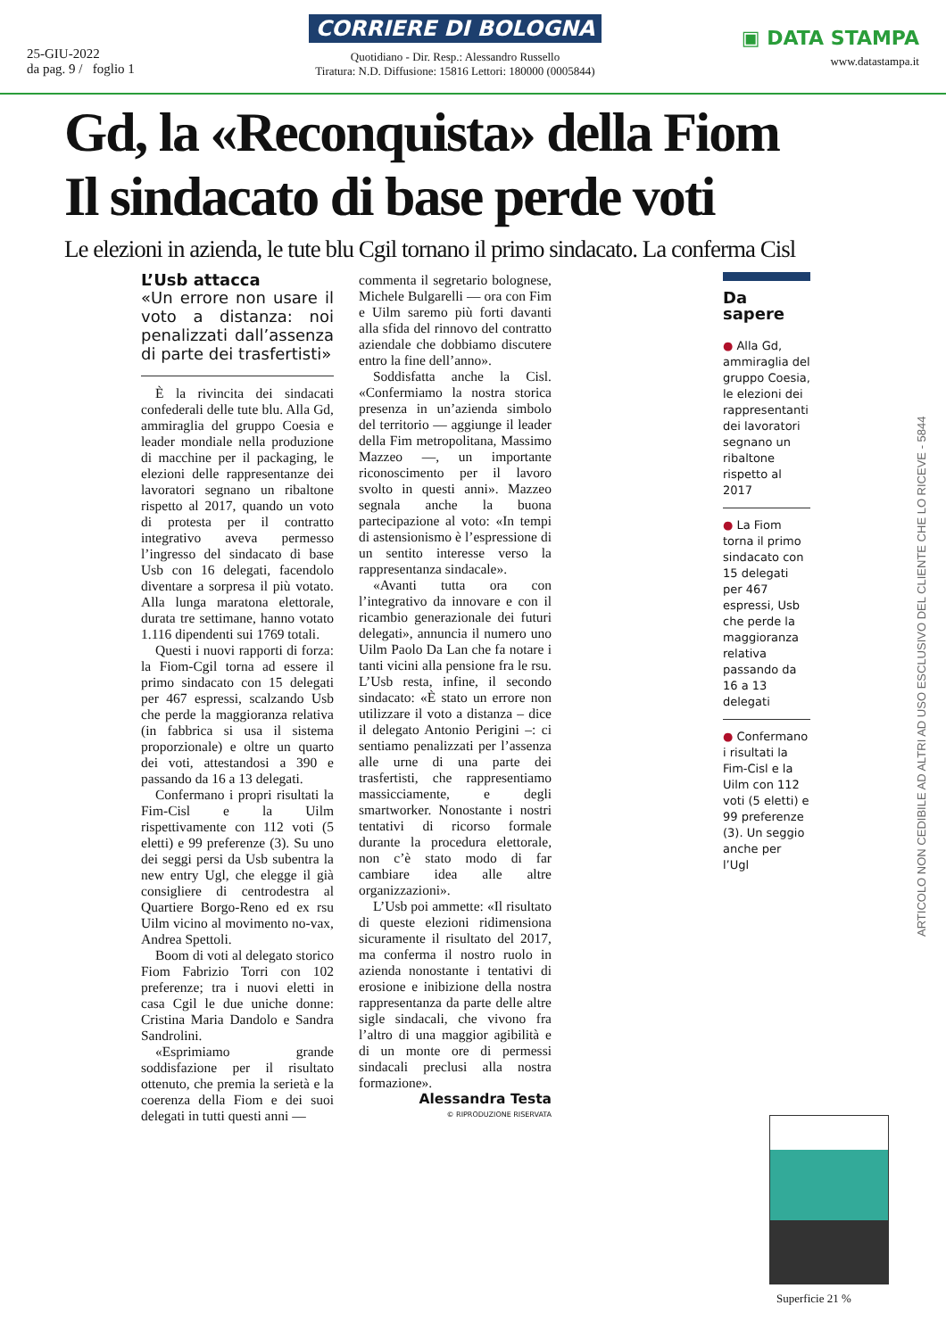25-GIU-2022
da pag. 9 / foglio 1
CORRIERE DI BOLOGNA
Quotidiano - Dir. Resp.: Alessandro Russello
Tiratura: N.D. Diffusione: 15816 Lettori: 180000 (0005844)
▣ DATA STAMPA
www.datastampa.it
Gd, la «Reconquista» della Fiom
Il sindacato di base perde voti
Le elezioni in azienda, le tute blu Cgil tornano il primo sindacato. La conferma Cisl
L’Usb attacca
«Un errore non usare il voto a distanza: noi penalizzati dall’assenza di parte dei trasfertisti»
È la rivincita dei sindacati confederali delle tute blu. Alla Gd, ammiraglia del gruppo Coesia e leader mondiale nella produzione di macchine per il packaging, le elezioni delle rappresentanze dei lavoratori segnano un ribaltone rispetto al 2017, quando un voto di protesta per il contratto integrativo aveva permesso l’ingresso del sindacato di base Usb con 16 delegati, facendolo diventare a sorpresa il più votato. Alla lunga maratona elettorale, durata tre settimane, hanno votato 1.116 dipendenti sui 1769 totali.
Questi i nuovi rapporti di forza: la Fiom-Cgil torna ad essere il primo sindacato con 15 delegati per 467 espressi, scalzando Usb che perde la maggioranza relativa (in fabbrica si usa il sistema proporzionale) e oltre un quarto dei voti, attestandosi a 390 e passando da 16 a 13 delegati.
Confermano i propri risultati la Fim-Cisl e la Uilm rispettivamente con 112 voti (5 eletti) e 99 preferenze (3). Su uno dei seggi persi da Usb subentra la new entry Ugl, che elegge il già consigliere di centrodestra al Quartiere Borgo-Reno ed ex rsu Uilm vicino al movimento no-vax, Andrea Spettoli.
Boom di voti al delegato storico Fiom Fabrizio Torri con 102 preferenze; tra i nuovi eletti in casa Cgil le due uniche donne: Cristina Maria Dandolo e Sandra Sandrolini.
«Esprimiamo grande soddisfazione per il risultato ottenuto, che premia la serietà e la coerenza della Fiom e dei suoi delegati in tutti questi anni —
commenta il segretario bolognese, Michele Bulgarelli — ora con Fim e Uilm saremo più forti davanti alla sfida del rinnovo del contratto aziendale che dobbiamo discutere entro la fine dell’anno».
Soddisfatta anche la Cisl. «Confermiamo la nostra storica presenza in un’azienda simbolo del territorio — aggiunge il leader della Fim metropolitana, Massimo Mazzeo —, un importante riconoscimento per il lavoro svolto in questi anni». Mazzeo segnala anche la buona partecipazione al voto: «In tempi di astensionismo è l’espressione di un sentito interesse verso la rappresentanza sindacale».
«Avanti tutta ora con l’integrativo da innovare e con il ricambio generazionale dei futuri delegati», annuncia il numero uno Uilm Paolo Da Lan che fa notare i tanti vicini alla pensione fra le rsu. L’Usb resta, infine, il secondo sindacato: «È stato un errore non utilizzare il voto a distanza – dice il delegato Antonio Perigini –: ci sentiamo penalizzati per l’assenza alle urne di una parte dei trasfertisti, che rappresentiamo massicciamente, e degli smartworker. Nonostante i nostri tentativi di ricorso formale durante la procedura elettorale, non c’è stato modo di far cambiare idea alle altre organizzazioni».
L’Usb poi ammette: «Il risultato di queste elezioni ridimensiona sicuramente il risultato del 2017, ma conferma il nostro ruolo in azienda nonostante i tentativi di erosione e inibizione della nostra rappresentanza da parte delle altre sigle sindacali, che vivono fra l’altro di una maggior agibilità e di un monte ore di permessi sindacali preclusi alla nostra formazione».
Alessandra Testa
© RIPRODUZIONE RISERVATA
Da sapere
● Alla Gd, ammiraglia del gruppo Coesia, le elezioni dei rappresentanti dei lavoratori segnano un ribaltone rispetto al 2017
● La Fiom torna il primo sindacato con 15 delegati per 467 espressi, Usb che perde la maggioranza relativa passando da 16 a 13 delegati
● Confermano i risultati la Fim-Cisl e la Uilm con 112 voti (5 eletti) e 99 preferenze (3). Un seggio anche per l’Ugl
ARTICOLO NON CEDIBILE AD ALTRI AD USO ESCLUSIVO DEL CLIENTE CHE LO RICEVE - 5844
Superficie 21 %